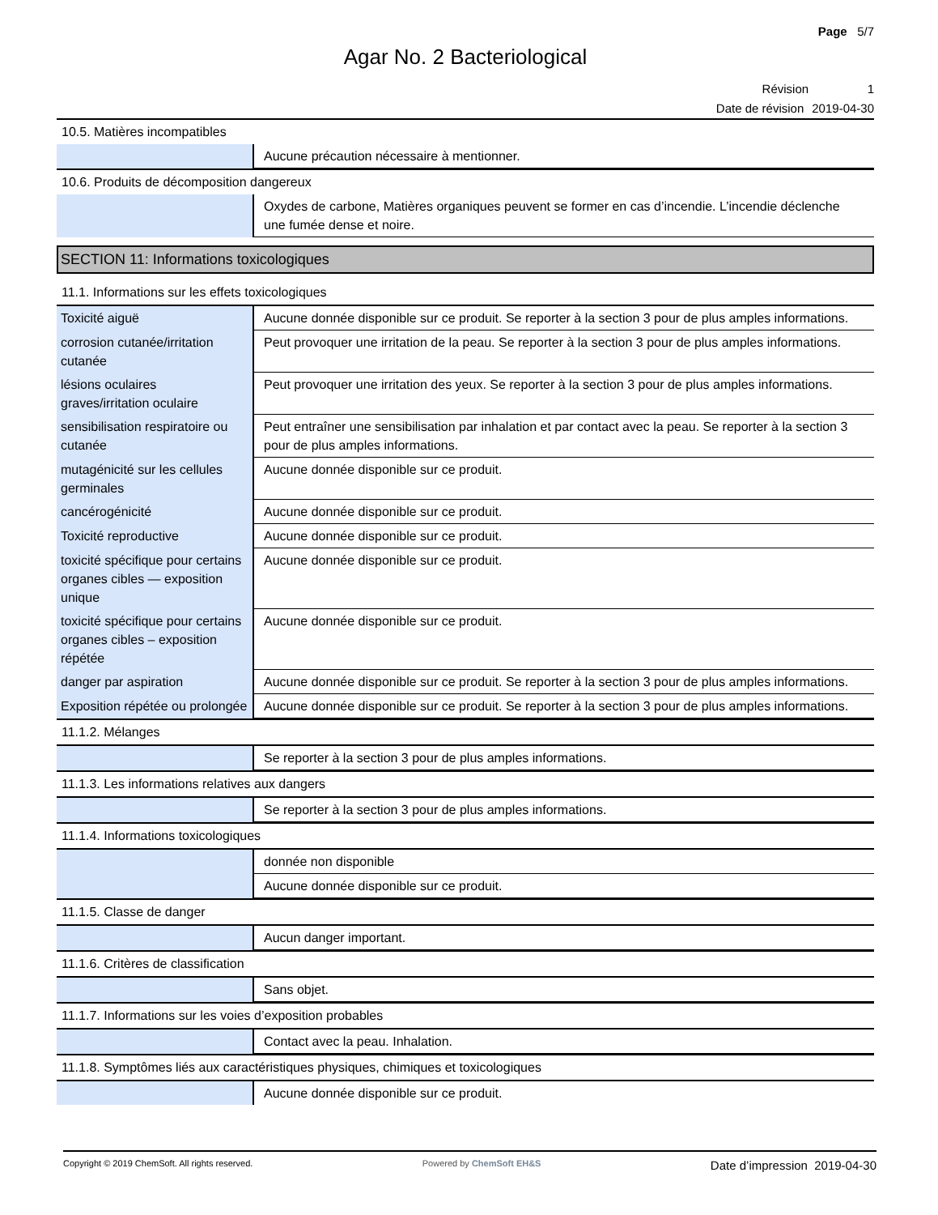Page 5/7
Agar No. 2 Bacteriological
Révision 1
Date de révision 2019-04-30
10.5. Matières incompatibles
| | Aucune précaution nécessaire à mentionner. |
10.6. Produits de décomposition dangereux
| | Oxydes de carbone, Matières organiques peuvent se former en cas d’incendie. L’incendie déclenche une fumée dense et noire. |
SECTION 11: Informations toxicologiques
11.1. Informations sur les effets toxicologiques
| Toxicité aiguë | Aucune donnée disponible sur ce produit. Se reporter à la section 3 pour de plus amples informations. |
| corrosion cutanée/irritation cutanée | Peut provoquer une irritation de la peau. Se reporter à la section 3 pour de plus amples informations. |
| lésions oculaires graves/irritation oculaire | Peut provoquer une irritation des yeux. Se reporter à la section 3 pour de plus amples informations. |
| sensibilisation respiratoire ou cutanée | Peut entraîner une sensibilisation par inhalation et par contact avec la peau. Se reporter à la section 3 pour de plus amples informations. |
| mutagénicité sur les cellules germinales | Aucune donnée disponible sur ce produit. |
| cancérogénicité | Aucune donnée disponible sur ce produit. |
| Toxicité reproductive | Aucune donnée disponible sur ce produit. |
| toxicité spécifique pour certains organes cibles — exposition unique | Aucune donnée disponible sur ce produit. |
| toxicité spécifique pour certains organes cibles – exposition répétée | Aucune donnée disponible sur ce produit. |
| danger par aspiration | Aucune donnée disponible sur ce produit. Se reporter à la section 3 pour de plus amples informations. |
| Exposition répétée ou prolongée | Aucune donnée disponible sur ce produit. Se reporter à la section 3 pour de plus amples informations. |
11.1.2. Mélanges
| | Se reporter à la section 3 pour de plus amples informations. |
11.1.3. Les informations relatives aux dangers
| | Se reporter à la section 3 pour de plus amples informations. |
11.1.4. Informations toxicologiques
| | donnée non disponible |
| | Aucune donnée disponible sur ce produit. |
11.1.5. Classe de danger
| | Aucun danger important. |
11.1.6. Critères de classification
| | Sans objet. |
11.1.7. Informations sur les voies d’exposition probables
| | Contact avec la peau. Inhalation. |
11.1.8. Symptômes liés aux caractéristiques physiques, chimiques et toxicologiques
| | Aucune donnée disponible sur ce produit. |
Copyright © 2019 ChemSoft. All rights reserved. Powered by ChemSoft EH&S Date d’impression 2019-04-30